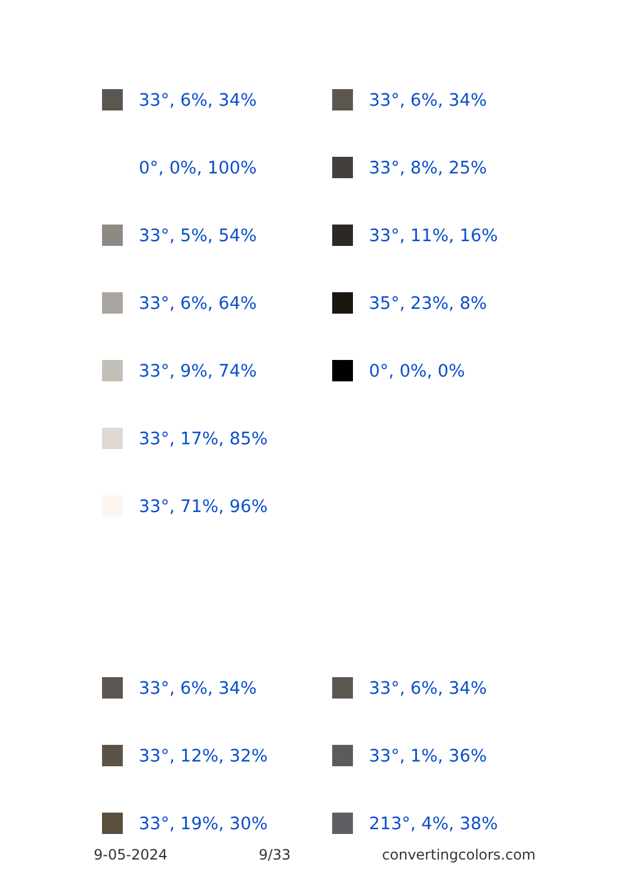33°, 6%, 34% 33°, 6%, 34%
0°, 0%, 100% 33°, 8%, 25%
33°, 5%, 54% 33°, 11%, 16%
33°, 6%, 64% 35°, 23%, 8%
33°, 9%, 74% 0°, 0%, 0%
33°, 17%, 85%
33°, 71%, 96%
33°, 6%, 34% 33°, 6%, 34%
33°, 12%, 32% 33°, 1%, 36%
33°, 19%, 30% 213°, 4%, 38%
9-05-2024 9/33 convertingcolors.com